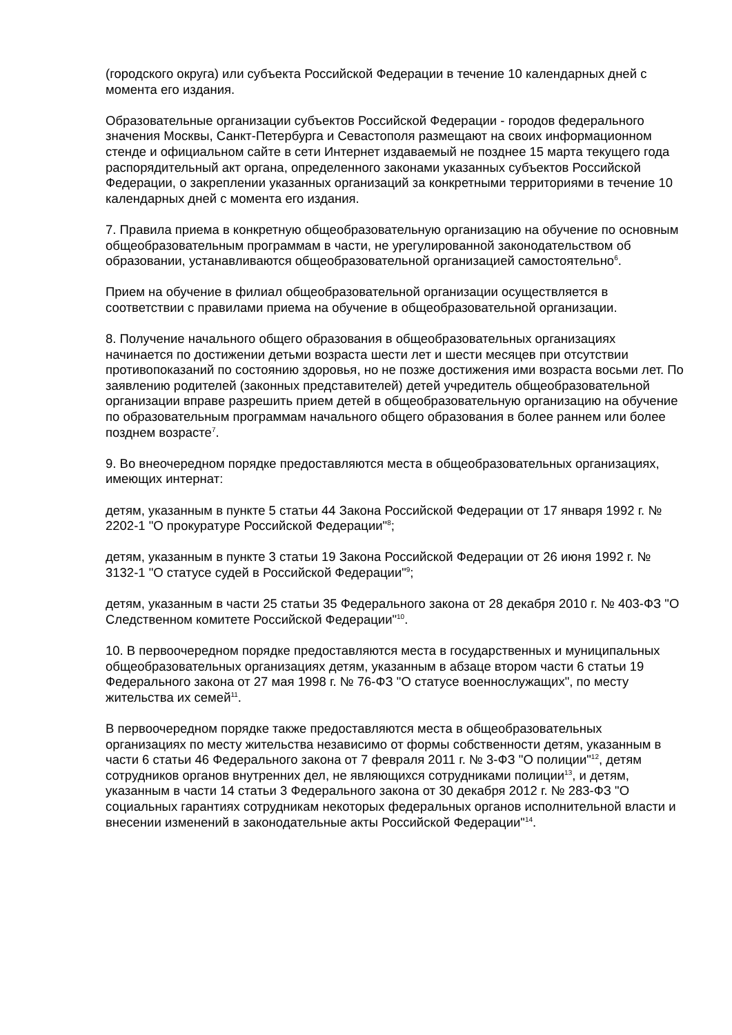(городского округа) или субъекта Российской Федерации в течение 10 календарных дней с момента его издания.
Образовательные организации субъектов Российской Федерации - городов федерального значения Москвы, Санкт-Петербурга и Севастополя размещают на своих информационном стенде и официальном сайте в сети Интернет издаваемый не позднее 15 марта текущего года распорядительный акт органа, определенного законами указанных субъектов Российской Федерации, о закреплении указанных организаций за конкретными территориями в течение 10 календарных дней с момента его издания.
7. Правила приема в конкретную общеобразовательную организацию на обучение по основным общеобразовательным программам в части, не урегулированной законодательством об образовании, устанавливаются общеобразовательной организацией самостоятельно<sup>6</sup>.
Прием на обучение в филиал общеобразовательной организации осуществляется в соответствии с правилами приема на обучение в общеобразовательной организации.
8. Получение начального общего образования в общеобразовательных организациях начинается по достижении детьми возраста шести лет и шести месяцев при отсутствии противопоказаний по состоянию здоровья, но не позже достижения ими возраста восьми лет. По заявлению родителей (законных представителей) детей учредитель общеобразовательной организации вправе разрешить прием детей в общеобразовательную организацию на обучение по образовательным программам начального общего образования в более раннем или более позднем возрасте<sup>7</sup>.
9. Во внеочередном порядке предоставляются места в общеобразовательных организациях, имеющих интернат:
детям, указанным в пункте 5 статьи 44 Закона Российской Федерации от 17 января 1992 г. № 2202-1 "О прокуратуре Российской Федерации"<sup>8</sup>;
детям, указанным в пункте 3 статьи 19 Закона Российской Федерации от 26 июня 1992 г. № 3132-1 "О статусе судей в Российской Федерации"<sup>9</sup>;
детям, указанным в части 25 статьи 35 Федерального закона от 28 декабря 2010 г. № 403-ФЗ "О Следственном комитете Российской Федерации"<sup>10</sup>.
10. В первоочередном порядке предоставляются места в государственных и муниципальных общеобразовательных организациях детям, указанным в абзаце втором части 6 статьи 19 Федерального закона от 27 мая 1998 г. № 76-ФЗ "О статусе военнослужащих", по месту жительства их семей<sup>11</sup>.
В первоочередном порядке также предоставляются места в общеобразовательных организациях по месту жительства независимо от формы собственности детям, указанным в части 6 статьи 46 Федерального закона от 7 февраля 2011 г. № 3-ФЗ "О полиции"<sup>12</sup>, детям сотрудников органов внутренних дел, не являющихся сотрудниками полиции<sup>13</sup>, и детям, указанным в части 14 статьи 3 Федерального закона от 30 декабря 2012 г. № 283-ФЗ "О социальных гарантиях сотрудникам некоторых федеральных органов исполнительной власти и внесении изменений в законодательные акты Российской Федерации"<sup>14</sup>.